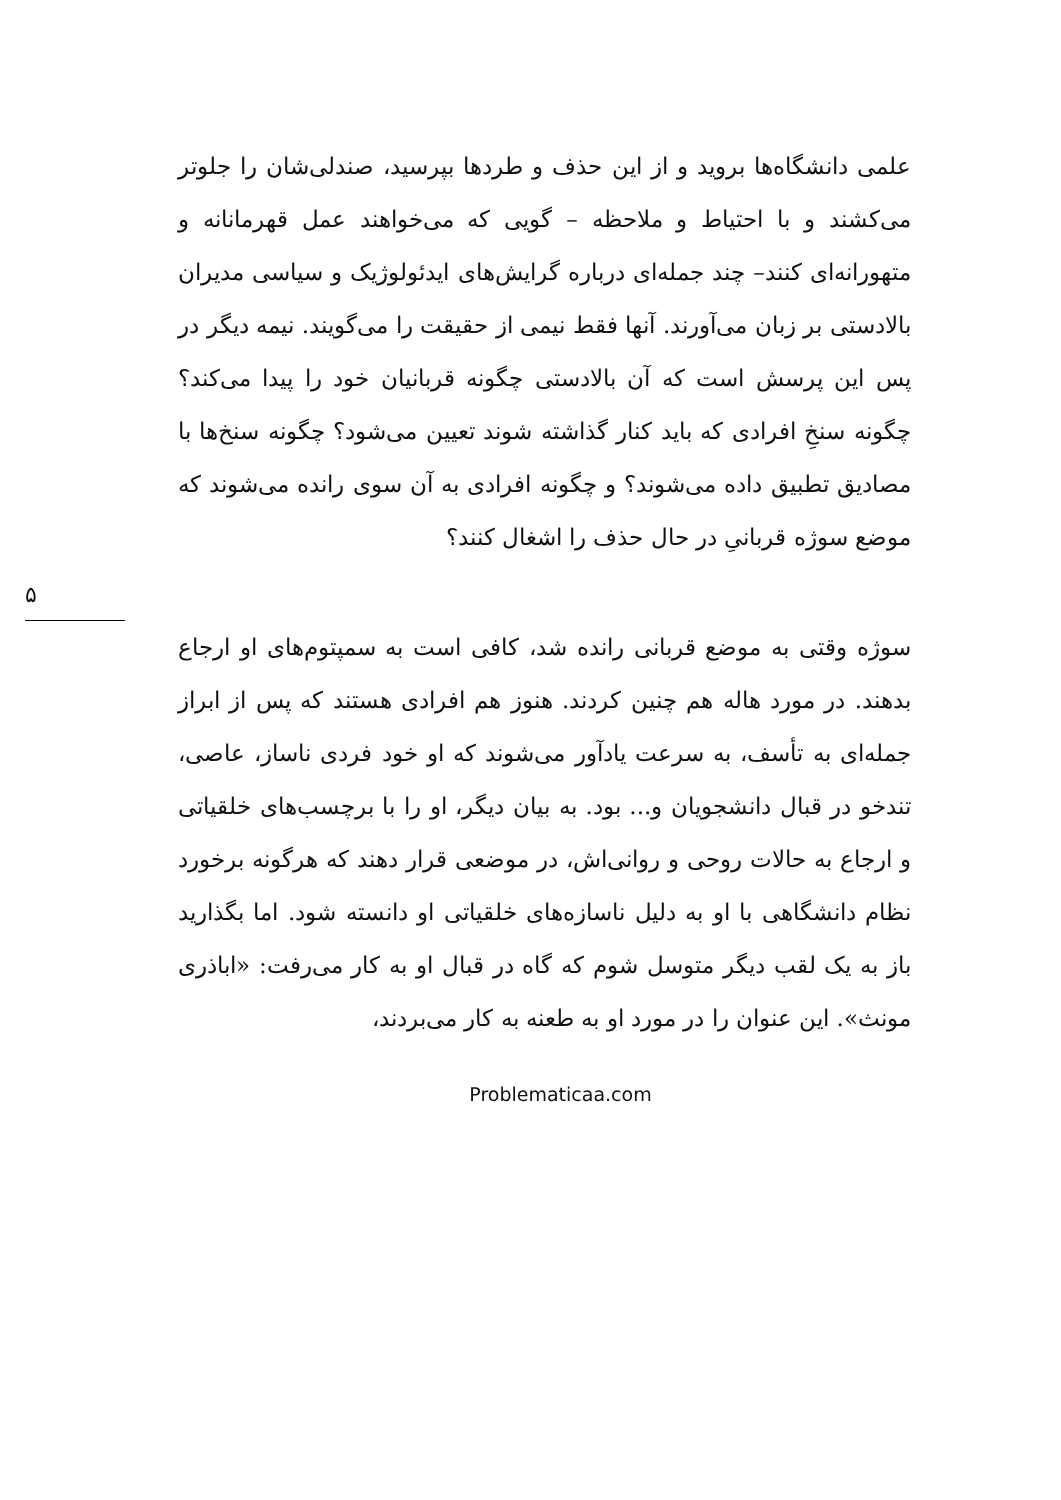علمی دانشگاه‌ها بروید و از این حذف و طردها بپرسید، صندلی‌شان را جلوتر می‌کشند و با احتیاط و ملاحظه – گویی که می‌خواهند عمل قهرمانانه و متهورانه‌ای کنند– چند جمله‌ای درباره گرایش‌های ایدئولوژیک و سیاسی مدیران بالادستی بر زبان می‌آورند. آنها فقط نیمی از حقیقت را می‌گویند. نیمه دیگر در پس این پرسش است که آن بالادستی چگونه قربانیان خود را پیدا می‌کند؟ چگونه سنخِ افرادی که باید کنار گذاشته شوند تعیین می‌شود؟ چگونه سنخ‌ها با مصادیق تطبیق داده می‌شوند؟ و چگونه افرادی به آن سوی رانده می‌شوند که موضع سوژه قربانیِ در حال حذف را اشغال کنند؟
۵
سوژه وقتی به موضع قربانی رانده شد، کافی است به سمپتوم‌های او ارجاع بدهند. در مورد هاله هم چنین کردند. هنوز هم افرادی هستند که پس از ابراز جمله‌ای به تأسف، به سرعت یادآور می‌شوند که او خود فردی ناساز، عاصی، تندخو در قبال دانشجویان و... بود. به بیان دیگر، او را با برچسب‌های خلقیاتی و ارجاع به حالات روحی و روانی‌اش، در موضعی قرار دهند که هرگونه برخورد نظام دانشگاهی با او به دلیل ناسازه‌های خلقیاتی او دانسته شود. اما بگذارید باز به یک لقب دیگر متوسل شوم که گاه در قبال او به کار می‌رفت: «اباذری مونث». این عنوان را در مورد او به طعنه به کار می‌بردند،
Problematicaa.com